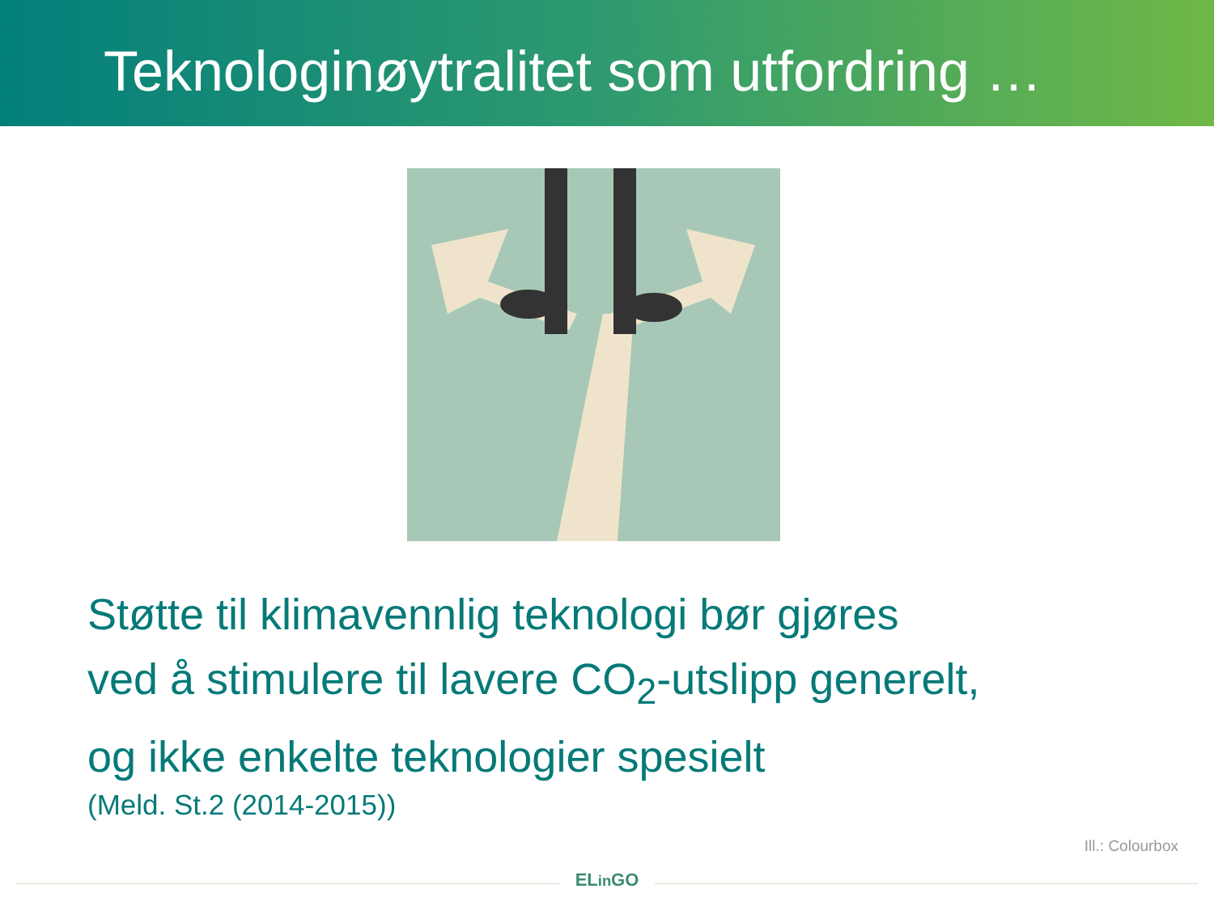Teknologinøytralitet som utfordring …
Støtte til klimavennlig teknologi bør gjøres
ved å stimulere til lavere CO<sub>2</sub>-utslipp generelt,
og ikke enkelte teknologier spesielt
(Meld. St.2 (2014-2015))
ELin GO
Ill.: Colourbox